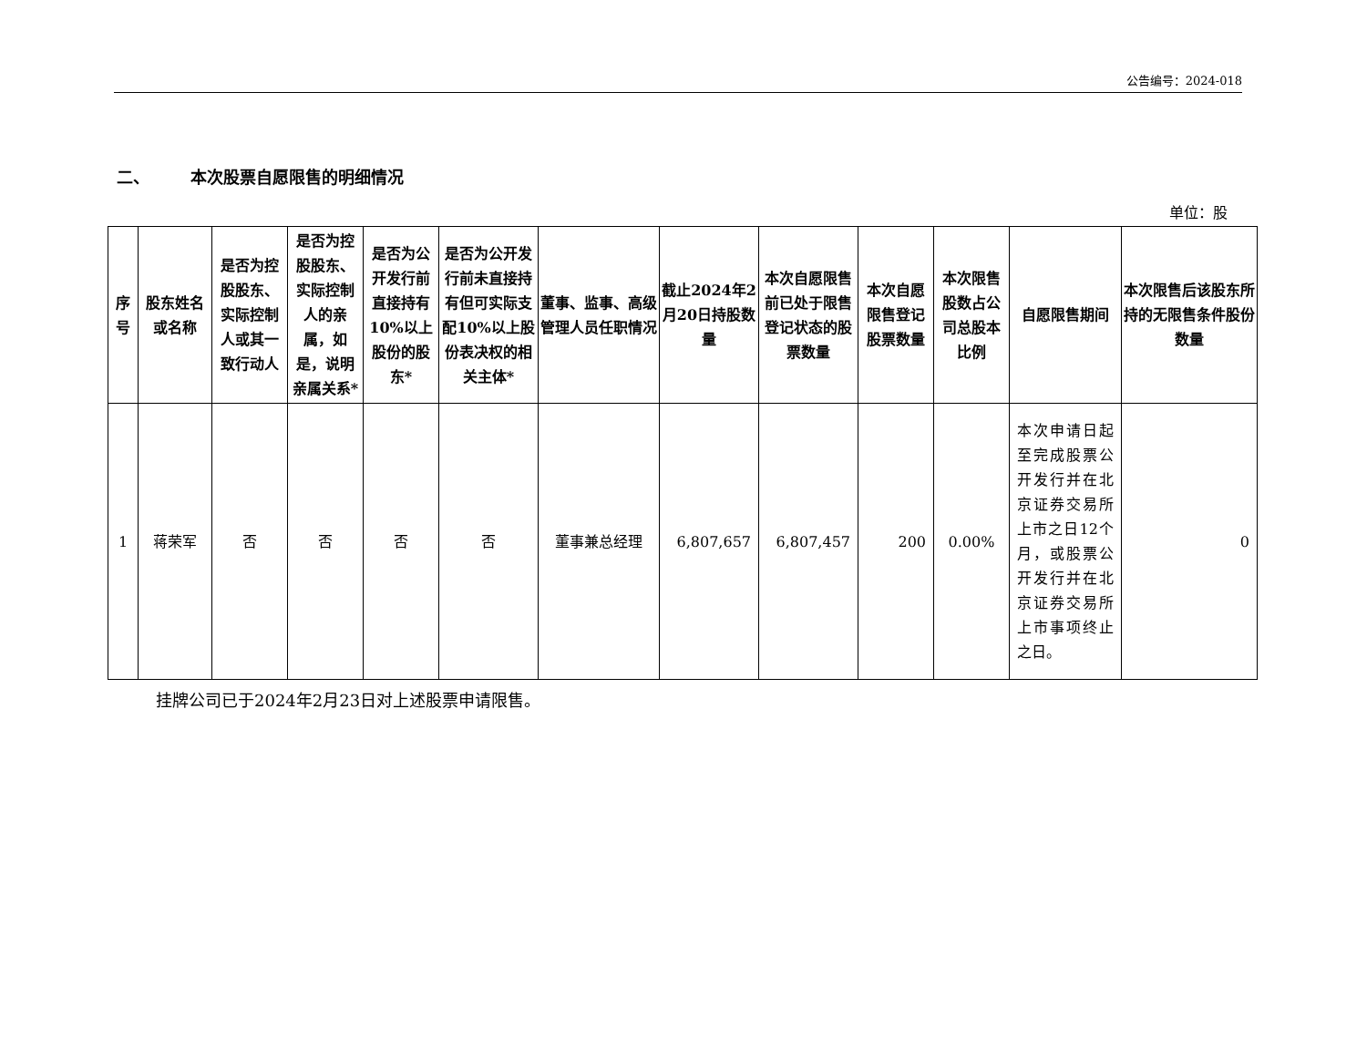公告编号：2024-018
二、 本次股票自愿限售的明细情况
单位：股
| 序号 | 股东姓名或名称 | 是否为控股股东、实际控制人或其一致行动人 | 是否为控股股东、实际控制人的亲属，如是，说明亲属关系* | 是否为公开发行前直接持有10%以上股份的股东* | 是否为公开发行前未直接持有但可实际支配10%以上股份表决权的相关主体* | 董事、监事、高级管理人员任职情况 | 截止2024年2月20日持股数量 | 本次自愿限售前已处于限售登记状态的股票数量 | 本次自愿限售登记股票数量 | 本次限售股数占公司总股本比例 | 自愿限售期间 | 本次限售后该股东所持的无限售条件股份数量 |
| --- | --- | --- | --- | --- | --- | --- | --- | --- | --- | --- | --- | --- |
| 1 | 蒋荣军 | 否 | 否 | 否 | 否 | 董事兼总经理 | 6,807,657 | 6,807,457 | 200 | 0.00% | 本次申请日起至完成股票公开发行并在北京证券交易所上市之日12个月，或股票公开发行并在北京证券交易所上市事项终止之日。 | 0 |
挂牌公司已于2024年2月23日对上述股票申请限售。